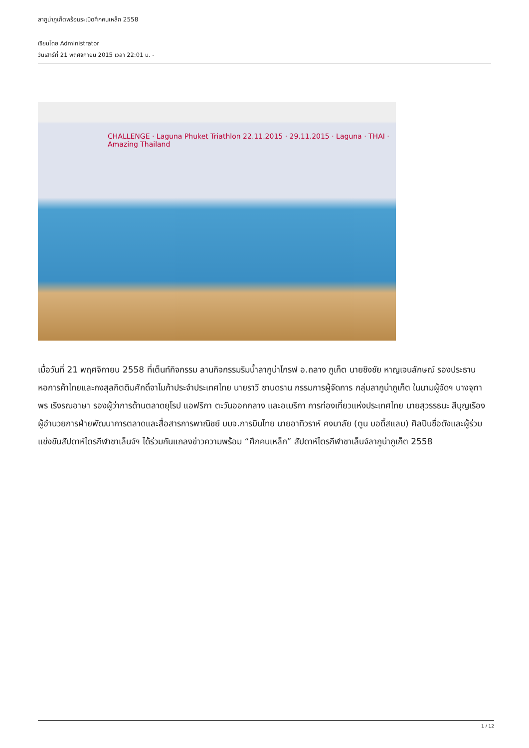ลากูน่าภูเก็ตพร้อมระเบิดศึกคนเหล็ก 2558
เขียนโดย Administrator
วันเสาร์ที่ 21 พฤศจิกายน 2015 เวลา 22:01 น. -
CHALLENGE · Laguna Phuket Triathlon 22.11.2015 · 29.11.2015 · Laguna · THAI · Amazing Thailand
เมื่อวันที่ 21 พฤศจิกายน 2558 ที่เต็นท์กิจกรรม ลานกิจกรรมริมน้ำลากูน่าโกรฟ อ.ถลาง ภูเก็ต นายชิงชัย หาญเจนลักษณ์ รองประธานหอการค้าไทยและกงสุลกิตติมศักดิ์จาไมก้าประจำประเทศไทย นายราวี ชานดราน กรรมการผู้จัดการ กลุ่มลากูน่าภูเก็ต ในนามผู้จัดฯ นางจุฑาพร เริงรณอาษา รองผู้ว่าการด้านตลาดยุโรป แอฟริกา ตะวันออกกลาง และอเมริกา การท่องเที่ยวแห่งประเทศไทย นายสุวรรธนะ สีบุญเรือง
ผู้อำนวยการฝ่ายพัฒนาการตลาดและสื่อสารการพาณิชย์ บมจ.การบินไทย นายอาทิวราห์ คงมาลัย (ตูน บอดี้สแลม) ศิลปินชื่อดังและผู้ร่วมแข่งขันสัปดาห์ไตรกีฬาชาเล็นจ์ฯ ได้ร่วมกันแถลงข่าวความพร้อม “ศึกคนเหล็ก” สัปดาห์ไตรกีฬาชาเล็นจ์ลากูน่าภูเก็ต 2558
1 / 12